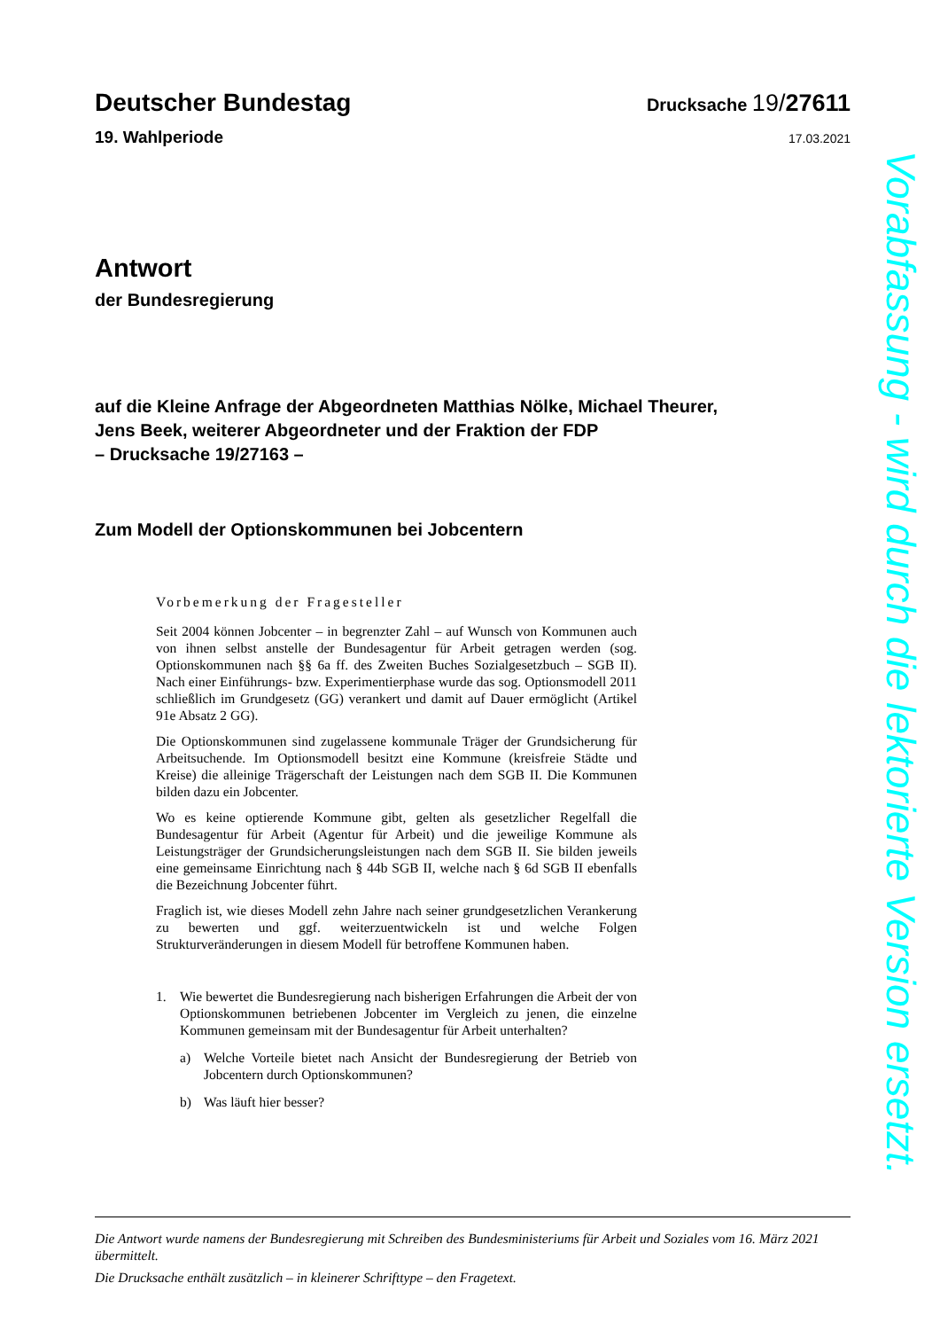Deutscher Bundestag
Drucksache 19/27611
19. Wahlperiode
17.03.2021
Antwort
der Bundesregierung
auf die Kleine Anfrage der Abgeordneten Matthias Nölke, Michael Theurer,
Jens Beek, weiterer Abgeordneter und der Fraktion der FDP
– Drucksache 19/27163 –
Zum Modell der Optionskommunen bei Jobcentern
Vorbemerkung der Fragesteller
Seit 2004 können Jobcenter – in begrenzter Zahl – auf Wunsch von Kommunen auch von ihnen selbst anstelle der Bundesagentur für Arbeit getragen werden (sog. Optionskommunen nach §§ 6a ff. des Zweiten Buches Sozialgesetzbuch – SGB II). Nach einer Einführungs- bzw. Experimentierphase wurde das sog. Optionsmodell 2011 schließlich im Grundgesetz (GG) verankert und damit auf Dauer ermöglicht (Artikel 91e Absatz 2 GG).
Die Optionskommunen sind zugelassene kommunale Träger der Grundsicherung für Arbeitsuchende. Im Optionsmodell besitzt eine Kommune (kreisfreie Städte und Kreise) die alleinige Trägerschaft der Leistungen nach dem SGB II. Die Kommunen bilden dazu ein Jobcenter.
Wo es keine optierende Kommune gibt, gelten als gesetzlicher Regelfall die Bundesagentur für Arbeit (Agentur für Arbeit) und die jeweilige Kommune als Leistungsträger der Grundsicherungsleistungen nach dem SGB II. Sie bilden jeweils eine gemeinsame Einrichtung nach § 44b SGB II, welche nach § 6d SGB II ebenfalls die Bezeichnung Jobcenter führt.
Fraglich ist, wie dieses Modell zehn Jahre nach seiner grundgesetzlichen Verankerung zu bewerten und ggf. weiterzuentwickeln ist und welche Folgen Strukturveränderungen in diesem Modell für betroffene Kommunen haben.
1. Wie bewertet die Bundesregierung nach bisherigen Erfahrungen die Arbeit der von Optionskommunen betriebenen Jobcenter im Vergleich zu jenen, die einzelne Kommunen gemeinsam mit der Bundesagentur für Arbeit unterhalten?
a) Welche Vorteile bietet nach Ansicht der Bundesregierung der Betrieb von Jobcentern durch Optionskommunen?
b) Was läuft hier besser?
Die Antwort wurde namens der Bundesregierung mit Schreiben des Bundesministeriums für Arbeit und Soziales vom 16. März 2021 übermittelt.
Die Drucksache enthält zusätzlich – in kleinerer Schrifttype – den Fragetext.
Vorabfassung - wird durch die lektorierte Version ersetzt.